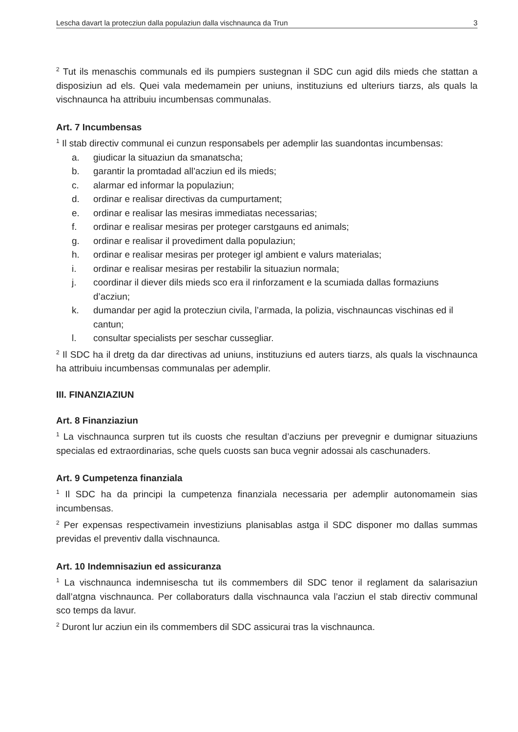Lescha davart la protecziun dalla populaziun dalla vischnaunca da Trun 3
<sup>2</sup> Tut ils menaschis communals ed ils pumpiers sustegnan il SDC cun agid dils mieds che stattan a disposiziun ad els. Quei vala medemamein per uniuns, instituziuns ed ulteriurs tiarzs, als quals la vischnaunca ha attribuiu incumbensas communalas.
Art. 7 Incumbensas
<sup>1</sup> Il stab directiv communal ei cunzun responsabels per ademplir las suandontas incumbensas:
a. giudicar la situaziun da smanatscha;
b. garantir la promtadad all’acziun ed ils mieds;
c. alarmar ed informar la populaziun;
d. ordinar e realisar directivas da cumpurtament;
e. ordinar e realisar las mesiras immediatas necessarias;
f. ordinar e realisar mesiras per proteger carstgauns ed animals;
g. ordinar e realisar il provediment dalla populaziun;
h. ordinar e realisar mesiras per proteger igl ambient e valurs materialas;
i. ordinar e realisar mesiras per restabilir la situaziun normala;
j. coordinar il diever dils mieds sco era il rinforzament e la scumiada dallas formaziuns d’acziun;
k. dumandar per agid la protecziun civila, l’armada, la polizia, vischnauncas vischinas ed il cantun;
l. consultar specialists per seschar cussegliar.
<sup>2</sup> Il SDC ha il dretg da dar directivas ad uniuns, instituziuns ed auters tiarzs, als quals la vischnaunca ha attribuiu incumbensas communalas per ademplir.
III. FINANZIAZIUN
Art. 8 Finanziaziun
<sup>1</sup> La vischnaunca surpren tut ils cuosts che resultan d’acziuns per prevegnir e dumignar situaziuns specialas ed extraordinarias, sche quels cuosts san buca vegnir adossai als caschunaders.
Art. 9 Cumpetenza finanziala
<sup>1</sup> Il SDC ha da principi la cumpetenza finanziala necessaria per ademplir autonomamein sias incumbensas.
<sup>2</sup> Per expensas respectivamein investiziuns planisablas astga il SDC disponer mo dallas summas previdas el preventiv dalla vischnaunca.
Art. 10 Indemnisaziun ed assicuranza
<sup>1</sup> La vischnaunca indemnisescha tut ils commembers dil SDC tenor il reglament da salarisaziun dall’atgna vischnaunca. Per collaboraturs dalla vischnaunca vala l’acziun el stab directiv communal sco temps da lavur.
<sup>2</sup> Duront lur acziun ein ils commembers dil SDC assicurai tras la vischnaunca.